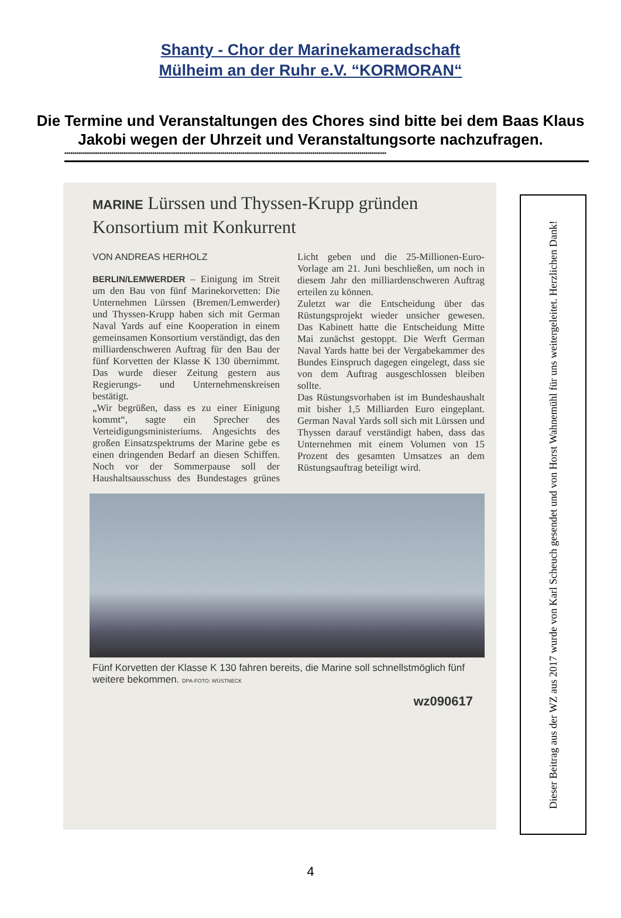Shanty - Chor der Marinekameradschaft
Mülheim an der Ruhr e.V. “KORMORAN“
Die Termine und Veranstaltungen des Chores sind bitte bei dem Baas Klaus Jakobi wegen der Uhrzeit und Veranstaltungsorte nachzufragen.
*************************************************************************************************************************************************************
MARINE Lürssen und Thyssen-Krupp gründen Konsortium mit Konkurrent
VON ANDREAS HERHOLZ
BERLIN/LEMWERDER – Einigung im Streit um den Bau von fünf Marinekorvetten: Die Unternehmen Lürssen (Bremen/Lemwerder) und Thyssen-Krupp haben sich mit German Naval Yards auf eine Kooperation in einem gemeinsamen Konsortium verständigt, das den milliardenschweren Auftrag für den Bau der fünf Korvetten der Klasse K 130 übernimmt. Das wurde dieser Zeitung gestern aus Regierungs- und Unternehmenskreisen bestätigt.
„Wir begrüßen, dass es zu einer Einigung kommt“, sagte ein Sprecher des Verteidigungsministeriums. Angesichts des großen Einsatzspektrums der Marine gebe es einen dringenden Bedarf an diesen Schiffen. Noch vor der Sommerpause soll der Haushaltsausschuss des Bundestages grünes Licht geben und die 25-Millionen-Euro-Vorlage am 21. Juni beschließen, um noch in diesem Jahr den milliardenschweren Auftrag erteilen zu können.
Zuletzt war die Entscheidung über das Rüstungsprojekt wieder unsicher gewesen. Das Kabinett hatte die Entscheidung Mitte Mai zunächst gestoppt. Die Werft German Naval Yards hatte bei der Vergabekammer des Bundes Einspruch dagegen eingelegt, dass sie von dem Auftrag ausgeschlossen bleiben sollte.
Das Rüstungsvorhaben ist im Bundeshaushalt mit bisher 1,5 Milliarden Euro eingeplant. German Naval Yards soll sich mit Lürssen und Thyssen darauf verständigt haben, dass das Unternehmen mit einem Volumen von 15 Prozent des gesamten Umsatzes an dem Rüstungsauftrag beteiligt wird.
Fünf Korvetten der Klasse K 130 fahren bereits, die Marine soll schnellstmöglich fünf weitere bekommen. DPA-FOTO: WÜSTNECK
wz090617
Dieser Beitrag aus der WZ aus 2017 wurde von Karl Scheuch gesendet und von Horst Wahnemühl für uns weitergeleitet. Herzlichen Dank!
4